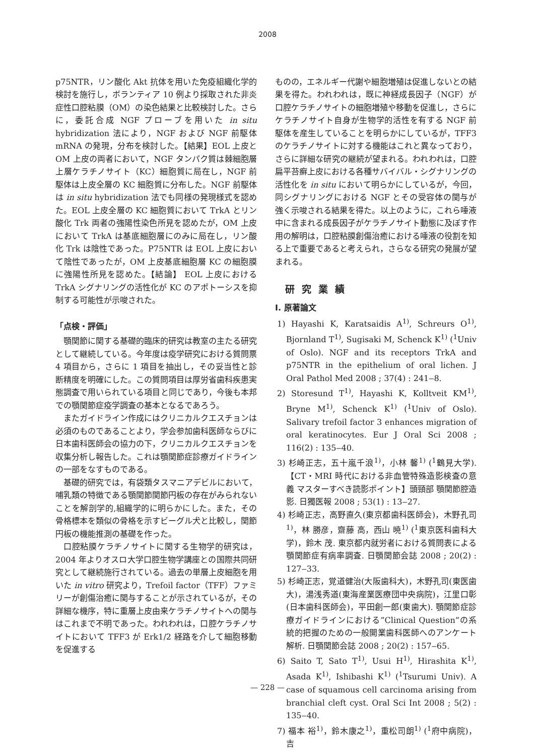2008
p75NTR，リン酸化 Akt 抗体を用いた免疫組織化学的検討を施行し，ボランティア 10 例より採取された非炎症性口腔粘膜（OM）の染色結果と比較検討した。さらに，委託合成 NGF プローブを用いた in situ hybridization 法により，NGF および NGF 前駆体 mRNA の発現，分布を検討した。【結果】EOL 上皮と OM 上皮の両者において，NGF タンパク質は棘細胞層上層ケラチノサイト（KC）細胞質に局在し，NGF 前駆体は上皮全層の KC 細胞質に分布した。NGF 前駆体は in situ hybridization 法でも同様の発現様式を認めた。EOL 上皮全層の KC 細胞質において TrkA とリン酸化 Trk 両者の強陽性染色所見を認めたが，OM 上皮において TrkA は基底細胞層にのみに局在し，リン酸化 Trk は陰性であった。P75NTR は EOL 上皮において陰性であったが，OM 上皮基底細胞層 KC の細胞膜に強陽性所見を認めた。【結論】 EOL 上皮における TrkA シグナリングの活性化が KC のアポトーシスを抑制する可能性が示唆された。
「点検・評価」
顎関節に関する基礎的臨床的研究は教室の主たる研究として継続している。今年度は疫学研究における質問票 4 項目から，さらに 1 項目を抽出し，その妥当性と診断精度を明確にした。この質問項目は厚労省歯科疾患実態調査で用いられている項目と同じであり，今後も本邦での顎関節症疫学調査の基本となるであろう。
またガイドライン作成にはクリニカルクエスチョンは必須のものであることより，学会参加歯科医師ならびに日本歯科医師会の協力の下，クリニカルクエスチョンを収集分析し報告した。これは顎関節症診療ガイドラインの一部をなすものである。
基礎的研究では，有袋類タスマニアデビルにおいて，哺乳類の特徴である顎関節関節円板の存在がみられないことを解剖学的,組織学的に明らかにした。また，その骨格標本を類似の骨格を示すビーグル犬と比較し，関節円板の機能推測の基礎を作った。
口腔粘膜ケラチノサイトに関する生物学的研究は，2004 年よりオスロ大学口腔生物学講座との国際共同研究として継続施行されている。過去の単層上皮細胞を用いた in vitro 研究より，Trefoil factor（TFF）ファミリーが創傷治癒に関与することが示されているが，その詳細な機序，特に重層上皮由来ケラチノサイトへの関与はこれまで不明であった。われわれは，口腔ケラチノサイトにおいて TFF3 が Erk1/2 経路を介して細胞移動を促進する
ものの，エネルギー代謝や細胞増殖は促進しないとの結果を得た。われわれは，既に神経成長因子（NGF）が口腔ケラチノサイトの細胞増殖や移動を促進し，さらにケラチノサイト自身が生物学的活性を有する NGF 前駆体を産生していることを明らかにしているが，TFF3 のケラチノサイトに対する機能はこれと異なっており，さらに詳細な研究の継続が望まれる。われわれは，口腔扁平苔癬上皮における各種サバイバル・シグナリングの活性化を in situ において明らかにしているが，今回，同シグナリングにおける NGF とその受容体の関与が強く示唆される結果を得た。以上のように，これら唾液中に含まれる成長因子がケラチノサイト動態に及ぼす作用の解明は，口腔粘膜創傷治癒における唾液の役割を知る上で重要であると考えられ，さらなる研究の発展が望まれる。
研究業績
I. 原著論文
1) Hayashi K, Karatsaidis A<sup>1)</sup>, Schreurs O<sup>1)</sup>, Bjornland T<sup>1)</sup>, Sugisaki M, Schenck K<sup>1)</sup> (<sup>1</sup>Univ of Oslo). NGF and its receptors TrkA and p75NTR in the epithelium of oral lichen. J Oral Pathol Med 2008 ; 37(4) : 241‒8.
2) Storesund T<sup>1)</sup>, Hayashi K, Kolltveit KM<sup>1)</sup>, Bryne M<sup>1)</sup>, Schenck K<sup>1)</sup> (<sup>1</sup>Univ of Oslo). Salivary trefoil factor 3 enhances migration of oral keratinocytes. Eur J Oral Sci 2008 ; 116(2) : 135‒40.
3) 杉崎正志，五十嵐千浪<sup>1)</sup>，小林 馨<sup>1)</sup> (<sup>1</sup>鶴見大学). 【CT・MRI 時代における非血管特殊造影検査の意義 マスターすべき読影ポイント】頭頸部 顎関節腔造影. 日獨医報 2008 ; 53(1) : 13‒27.
4) 杉崎正志，高野直久(東京都歯科医師会)，木野孔司<sup>1)</sup>，林 勝彦，齋藤 高，西山 暁<sup>1)</sup> (<sup>1</sup>東京医科歯科大学)，鈴木 茂. 東京都内就労者における質問表による顎関節症有病率調査. 日顎関節会誌 2008 ; 20(2) : 127‒33.
5) 杉崎正志，覚道健治(大阪歯科大)，木野孔司(東医歯大)，湯浅秀道(東海産業医療団中央病院)，江里口彰(日本歯科医師会)，平田創一郎(東歯大). 顎関節症診療ガイドラインにおける”Clinical Question”の系統的把握のための一般開業歯科医師へのアンケート解析. 日顎関節会誌 2008 ; 20(2) : 157‒65.
6) Saito T, Sato T<sup>1)</sup>, Usui H<sup>1)</sup>, Hirashita K<sup>1)</sup>, Asada K<sup>1)</sup>, Ishibashi K<sup>1)</sup> (<sup>1</sup>Tsurumi Univ). A case of squamous cell carcinoma arising from branchial cleft cyst. Oral Sci Int 2008 ; 5(2) : 135‒40.
7) 福本 裕<sup>1)</sup>，鈴木康之<sup>1)</sup>，重松司朗<sup>1)</sup> (<sup>1</sup>府中病院)，吉
— 228 —